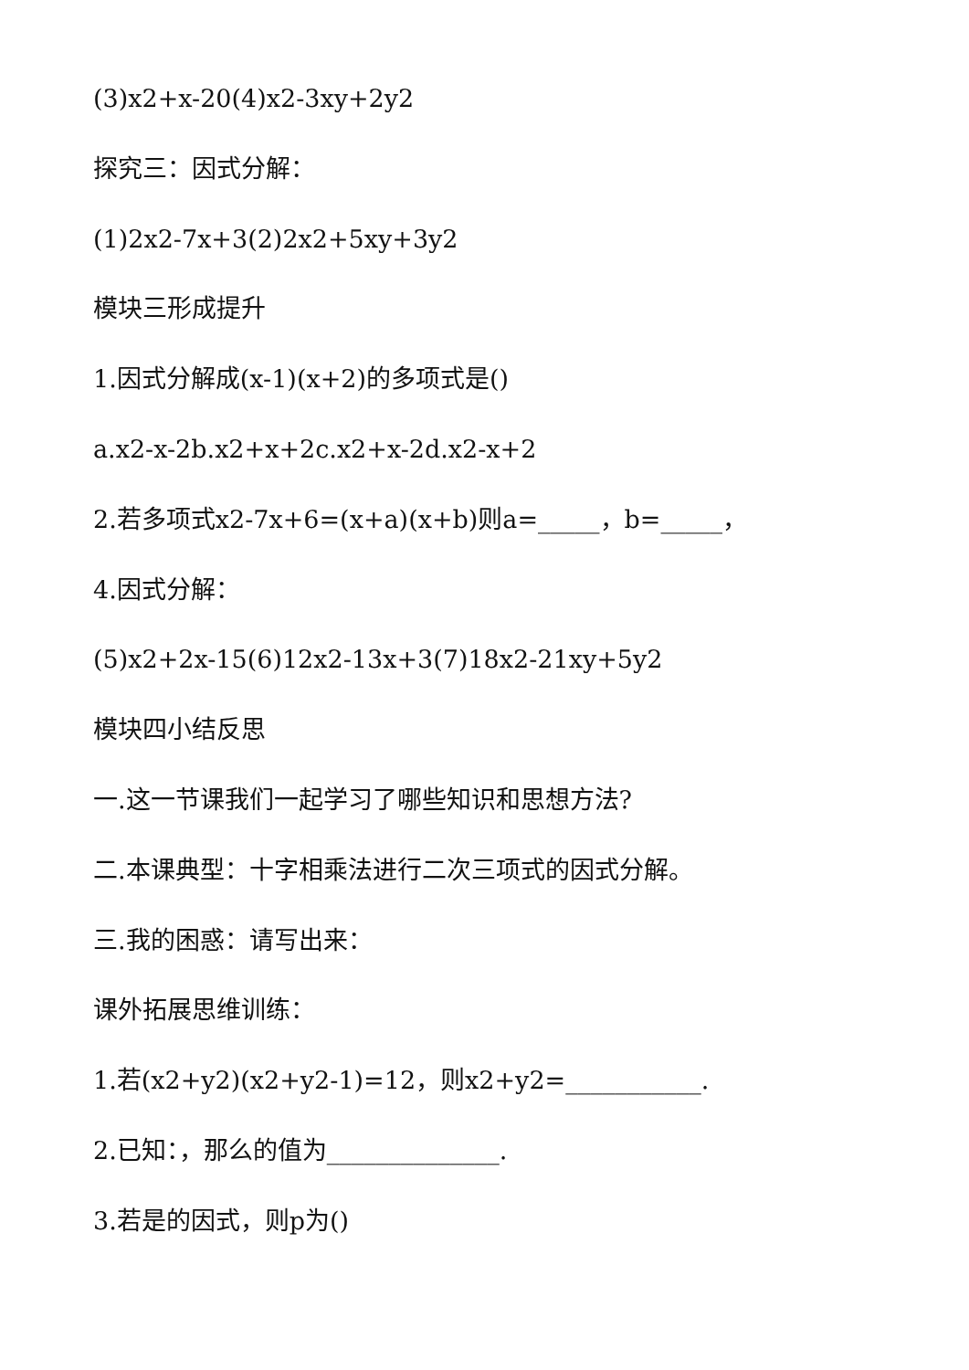(3)x2+x-20(4)x2-3xy+2y2
探究三：因式分解：
(1)2x2-7x+3(2)2x2+5xy+3y2
模块三形成提升
1.因式分解成(x-1)(x+2)的多项式是()
a.x2-x-2b.x2+x+2c.x2+x-2d.x2-x+2
2.若多项式x2-7x+6=(x+a)(x+b)则a=_____，b=_____，
4.因式分解：
(5)x2+2x-15(6)12x2-13x+3(7)18x2-21xy+5y2
模块四小结反思
一.这一节课我们一起学习了哪些知识和思想方法?
二.本课典型：十字相乘法进行二次三项式的因式分解。
三.我的困惑：请写出来：
课外拓展思维训练：
1.若(x2+y2)(x2+y2-1)=12，则x2+y2=___________.
2.已知：，那么的值为______________.
3.若是的因式，则p为()